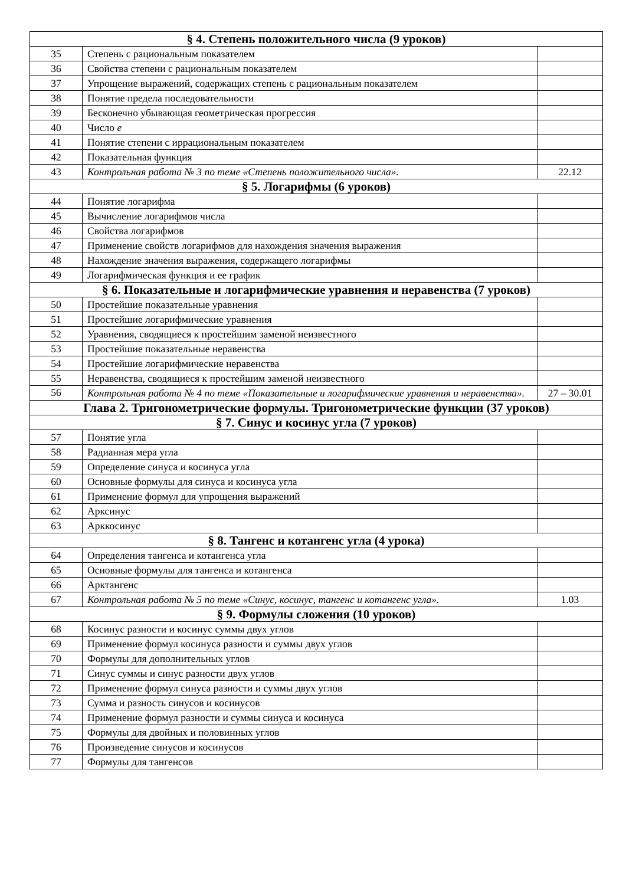| § 4. Степень положительного числа (9 уроков) | | |
| --- | --- | --- |
| 35 | Степень с рациональным показателем | |
| 36 | Свойства степени с рациональным показателем | |
| 37 | Упрощение выражений, содержащих степень с рациональным показателем | |
| 38 | Понятие предела последовательности | |
| 39 | Бесконечно убывающая геометрическая прогрессия | |
| 40 | Число е | |
| 41 | Понятие степени с иррациональным показателем | |
| 42 | Показательная функция | |
| 43 | Контрольная работа № 3 по теме «Степень положительного числа». | 22.12 |
| § 5. Логарифмы (6 уроков) | | |
| 44 | Понятие логарифма | |
| 45 | Вычисление логарифмов числа | |
| 46 | Свойства логарифмов | |
| 47 | Применение свойств логарифмов для нахождения значения выражения | |
| 48 | Нахождение значения выражения, содержащего логарифмы | |
| 49 | Логарифмическая функция и ее график | |
| § 6. Показательные и логарифмические уравнения и неравенства (7 уроков) | | |
| 50 | Простейшие показательные уравнения | |
| 51 | Простейшие логарифмические уравнения | |
| 52 | Уравнения, сводящиеся к простейшим заменой неизвестного | |
| 53 | Простейшие показательные неравенства | |
| 54 | Простейшие логарифмические неравенства | |
| 55 | Неравенства, сводящиеся к простейшим заменой неизвестного | |
| 56 | Контрольная работа № 4 по теме «Показательные и логарифмические уравнения и неравенства». | 27 – 30.01 |
| Глава 2. Тригонометрические формулы. Тригонометрические функции (37 уроков) | | |
| § 7. Синус и косинус угла (7 уроков) | | |
| 57 | Понятие угла | |
| 58 | Радианная мера угла | |
| 59 | Определение синуса и косинуса угла | |
| 60 | Основные формулы для синуса и косинуса угла | |
| 61 | Применение формул для упрощения выражений | |
| 62 | Арксинус | |
| 63 | Арккосинус | |
| § 8. Тангенс и котангенс угла (4 урока) | | |
| 64 | Определения тангенса и котангенса угла | |
| 65 | Основные формулы для тангенса и котангенса | |
| 66 | Арктангенс | |
| 67 | Контрольная работа № 5 по теме «Синус, косинус, тангенс и котангенс угла». | 1.03 |
| § 9. Формулы сложения (10 уроков) | | |
| 68 | Косинус разности и косинус суммы двух углов | |
| 69 | Применение формул косинуса разности и суммы двух углов | |
| 70 | Формулы для дополнительных углов | |
| 71 | Синус суммы и синус разности двух углов | |
| 72 | Применение формул синуса разности и суммы двух углов | |
| 73 | Сумма и разность синусов и косинусов | |
| 74 | Применение формул разности и суммы синуса и косинуса | |
| 75 | Формулы для двойных и половинных углов | |
| 76 | Произведение синусов и косинусов | |
| 77 | Формулы для тангенсов | |